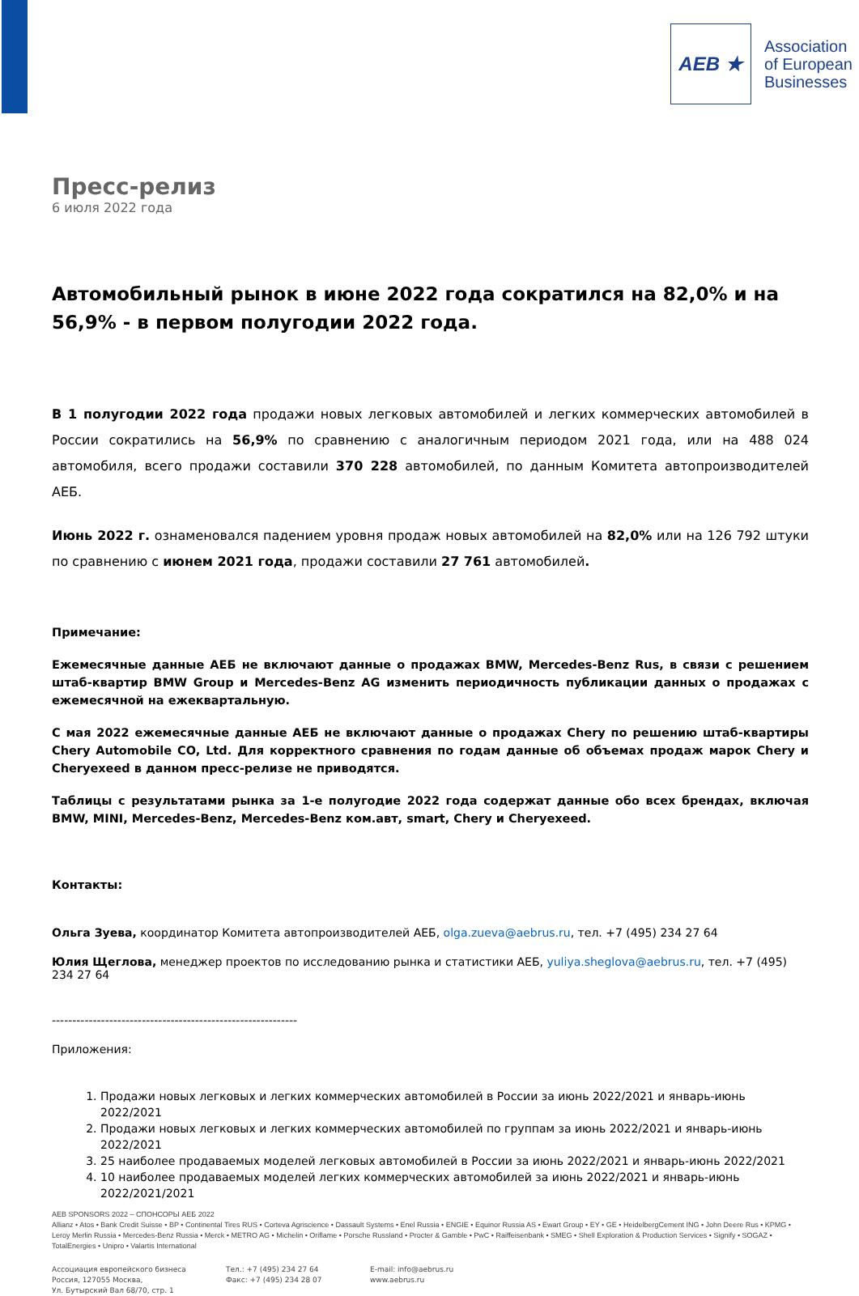AEB ★
Association
of European
Businesses
Пресс-релиз
6 июля 2022 года
Автомобильный рынок в июне 2022 года сократился на 82,0% и на 56,9% - в первом полугодии 2022 года.
В 1 полугодии 2022 года продажи новых легковых автомобилей и легких коммерческих автомобилей в России сократились на 56,9% по сравнению с аналогичным периодом 2021 года, или на 488 024 автомобиля, всего продажи составили 370 228 автомобилей, по данным Комитета автопроизводителей АЕБ.
Июнь 2022 г. ознаменовался падением уровня продаж новых автомобилей на 82,0% или на 126 792 штуки по сравнению с июнем 2021 года, продажи составили 27 761 автомобилей.
Примечание:
Ежемесячные данные АЕБ не включают данные о продажах BMW, Mercedes-Benz Rus, в связи с решением штаб-квартир BMW Group и Mercedes-Benz AG изменить периодичность публикации данных о продажах с ежемесячной на ежеквартальную.
С мая 2022 ежемесячные данные АЕБ не включают данные о продажах Chery по решению штаб-квартиры Chery Automobile CO, Ltd. Для корректного сравнения по годам данные об объемах продаж марок Chery и Cheryexeed в данном пресс-релизе не приводятся.
Таблицы с результатами рынка за 1-е полугодие 2022 года содержат данные обо всех брендах, включая BMW, MINI, Mercedes-Benz, Mercedes-Benz ком.авт, smart, Chery и Cheryexeed.
Контакты:
Ольга Зуева, координатор Комитета автопроизводителей АЕБ, olga.zueva@aebrus.ru, тел. +7 (495) 234 27 64
Юлия Щеглова, менеджер проектов по исследованию рынка и статистики АЕБ, yuliya.sheglova@aebrus.ru, тел. +7 (495) 234 27 64
------------------------------------------------------------
Приложения:
1. Продажи новых легковых и легких коммерческих автомобилей в России за июнь 2022/2021 и январь-июнь 2022/2021
2. Продажи новых легковых и легких коммерческих автомобилей по группам за июнь 2022/2021 и январь-июнь 2022/2021
3. 25 наиболее продаваемых моделей легковых автомобилей в России за июнь 2022/2021 и январь-июнь 2022/2021
4. 10 наиболее продаваемых моделей легких коммерческих автомобилей за июнь 2022/2021 и январь-июнь 2022/2021/2021
AEB SPONSORS 2022 – СПОНСОРЫ АЕБ 2022
Allianz • Atos • Bank Credit Suisse • BP • Continental Tires RUS • Corteva Agriscience • Dassault Systems • Enel Russia • ENGIE • Equinor Russia AS • Ewart Group • EY • GE • HeidelbergCement ING • John Deere Rus • KPMG • Leroy Merlin Russia • Mercedes-Benz Russia • Merck • METRO AG • Michelin • Oriflame • Porsche Russland • Procter & Gamble • PwC • Raiffeisenbank • SMEG • Shell Exploration & Production Services • Signify • SOGAZ • TotalEnergies • Unipro • Valartis International
Ассоциация европейского бизнеса
Россия, 127055 Москва,
Ул. Бутырский Вал 68/70, стр. 1
Тел.: +7 (495) 234 27 64
Факс: +7 (495) 234 28 07
E-mail: info@aebrus.ru
www.aebrus.ru